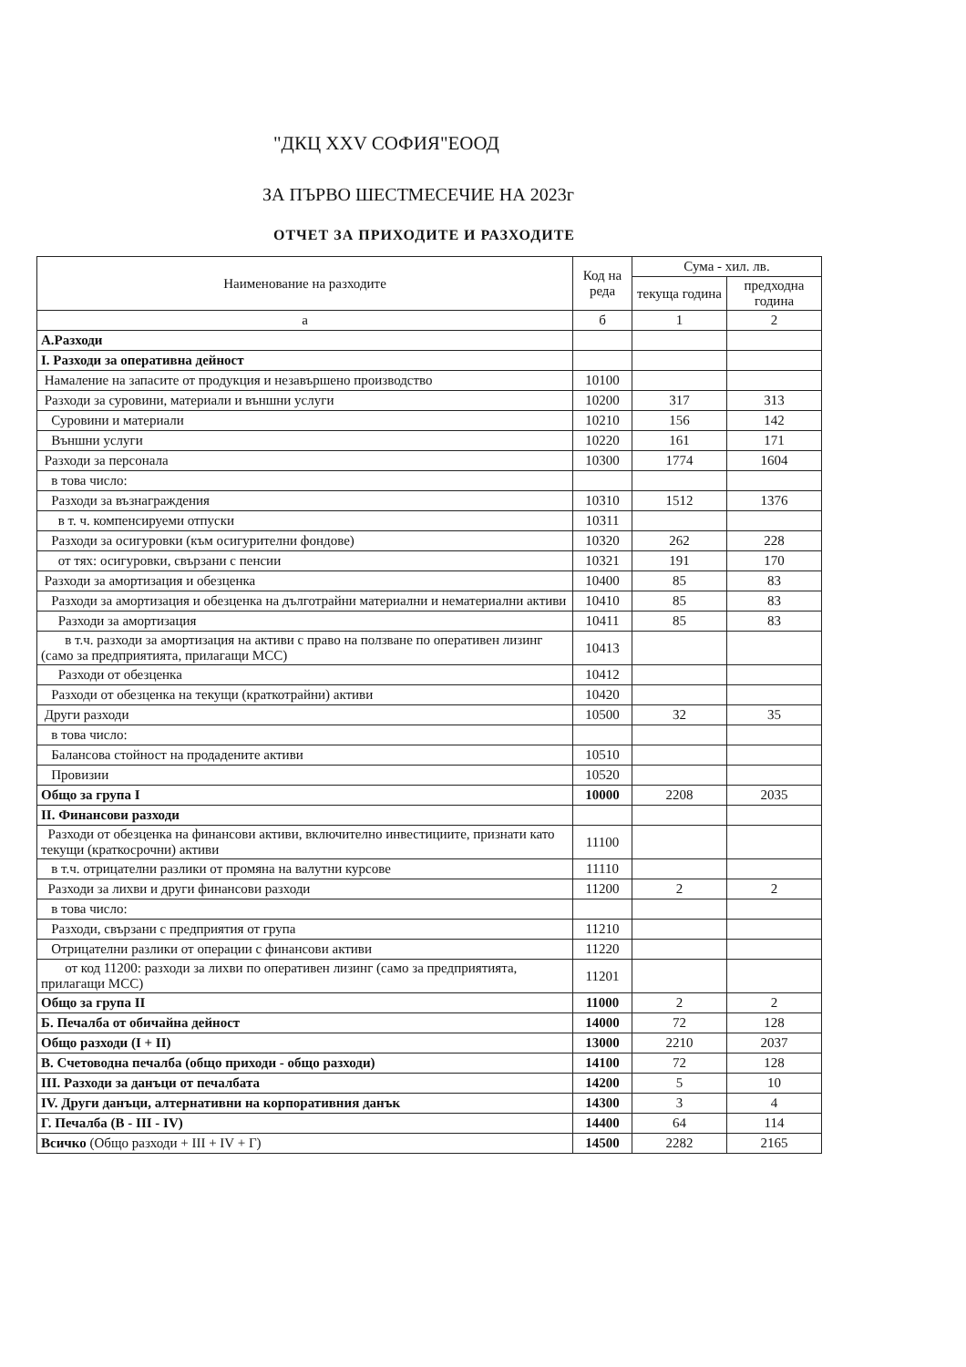"ДКЦ XXV СОФИЯ"ЕООД
ЗА ПЪРВО ШЕСТМЕСЕЧИЕ НА 2023г
ОТЧЕТ ЗА ПРИХОДИТЕ И РАЗХОДИТЕ
| Наименование на разходите | Код на реда | Сума - хил. лв. | |
| --- | --- | --- | --- |
| | | текуща година | предходна година |
| а | б | 1 | 2 |
| А.Разходи | | | |
| I. Разходи за оперативна дейност | | | |
| Намаление на запасите от продукция и незавършено производство | 10100 | | |
| Разходи за суровини, материали и външни услуги | 10200 | 317 | 313 |
| Суровини и материали | 10210 | 156 | 142 |
| Външни услуги | 10220 | 161 | 171 |
| Разходи за персонала | 10300 | 1774 | 1604 |
| в това число: | | | |
| Разходи за възнаграждения | 10310 | 1512 | 1376 |
| в т. ч. компенсируеми отпуски | 10311 | | |
| Разходи за осигуровки (към осигурителни фондове) | 10320 | 262 | 228 |
| от тях: осигуровки, свързани с пенсии | 10321 | 191 | 170 |
| Разходи за амортизация и обезценка | 10400 | 85 | 83 |
| Разходи за амортизация и обезценка на дълготрайни материални и нематериални активи | 10410 | 85 | 83 |
| Разходи за амортизация | 10411 | 85 | 83 |
| в т.ч. разходи за амортизация на активи с право на ползване по оперативен лизинг (само за предприятията, прилагащи МСС) | 10413 | | |
| Разходи от обезценка | 10412 | | |
| Разходи от обезценка на текущи (краткотрайни) активи | 10420 | | |
| Други разходи | 10500 | 32 | 35 |
| в това число: | | | |
| Балансова стойност на продадените активи | 10510 | | |
| Провизии | 10520 | | |
| Общо за група I | 10000 | 2208 | 2035 |
| II. Финансови разходи | | | |
| Разходи от обезценка на финансови активи, включително инвестициите, признати като текущи (краткосрочни) активи | 11100 | | |
| в т.ч. отрицателни разлики от промяна на валутни курсове | 11110 | | |
| Разходи за лихви и други финансови разходи | 11200 | 2 | 2 |
| в това число: | | | |
| Разходи, свързани с предприятия от група | 11210 | | |
| Отрицателни разлики от операции с финансови активи | 11220 | | |
| от код 11200: разходи за лихви по оперативен лизинг (само за предприятията, прилагащи МСС) | 11201 | | |
| Общо за група II | 11000 | 2 | 2 |
| Б. Печалба от обичайна дейност | 14000 | 72 | 128 |
| Общо разходи (I + II) | 13000 | 2210 | 2037 |
| В. Счетоводна печалба (общо приходи - общо разходи) | 14100 | 72 | 128 |
| III. Разходи за данъци от печалбата | 14200 | 5 | 10 |
| IV. Други данъци, алтернативни на корпоративния данък | 14300 | 3 | 4 |
| Г. Печалба (В - III - IV) | 14400 | 64 | 114 |
| Всичко (Общо разходи + III + IV + Г) | 14500 | 2282 | 2165 |